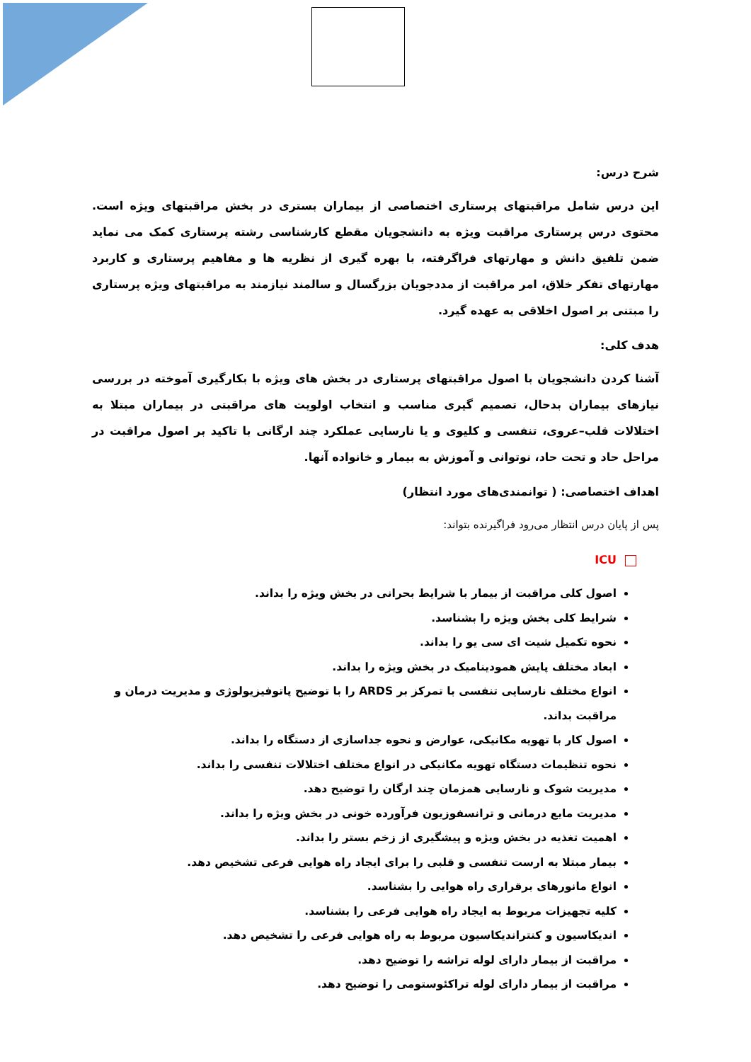شرح درس:
این درس شامل مراقبتهای پرستاری اختصاصی از بیماران بستری در بخش مراقبتهای ویژه است. محتوی درس پرستاری مراقبت ویژه به دانشجویان مقطع کارشناسی رشته پرستاری کمک می نماید ضمن تلفیق دانش و مهارتهای فراگرفته، با بهره گیری از نظریه ها و مفاهیم پرستاری و کاربرد مهارتهای تفکر خلاق، امر مراقبت از مددجویان بزرگسال و سالمند نیازمند به مراقبتهای ویژه پرستاری را مبتنی بر اصول اخلاقی به عهده گیرد.
هدف کلی:
آشنا کردن دانشجویان با اصول مراقبتهای پرستاری در بخش های ویژه با بکارگیری آموخته در بررسی نیازهای بیماران بدحال، تصمیم گیری مناسب و انتخاب اولویت های مراقبتی در بیماران مبتلا به اختلالات قلب–عروی، تنفسی و کلیوی و یا نارسایی عملکرد چند ارگانی با تاکید بر اصول مراقبت در مراحل حاد و تحت حاد، نوتوانی و آموزش به بیمار و خانواده آنها.
اهداف اختصاصی: ( توانمندی‌های مورد انتظار)
پس از پایان درس انتظار می‌رود فراگیرنده بتواند:
ICU
اصول کلی مراقبت از بیمار با شرایط بحرانی در بخش ویژه را بداند.
شرایط کلی بخش ویژه را بشناسد.
نحوه تکمیل شیت ای سی یو را بداند.
ابعاد مختلف پایش همودینامیک در بخش ویژه را بداند.
انواع مختلف نارسایی تنفسی با تمرکز بر ARDS را با توضیح پاتوفیزیولوژی و مدیریت درمان و مراقبت بداند.
اصول کار با تهویه مکانیکی، عوارض و نحوه جداسازی از دستگاه را بداند.
نحوه تنظیمات دستگاه تهویه مکانیکی در انواع مختلف اختلالات تنفسی را بداند.
مدیریت شوک و نارسایی همزمان چند ارگان را توضیح دهد.
مدیریت مایع درمانی و ترانسفوزیون فرآورده خونی در بخش ویژه را بداند.
اهمیت تغذیه در بخش ویژه و پیشگیری از زخم بستر را بداند.
بیمار مبتلا به ارست تنفسی و قلبی را برای ایجاد راه هوایی فرعی تشخیص دهد.
انواع مانورهای برقراری راه هوایی را بشناسد.
کلیه تجهیزات مربوط به ایجاد راه هوایی فرعی را بشناسد.
اندیکاسیون و کنتراندیکاسیون مربوط به راه هوایی فرعی را تشخیص دهد.
مراقبت از بیمار دارای لوله تراشه را توضیح دهد.
مراقبت از بیمار دارای لوله تراکئوستومی را توضیح دهد.